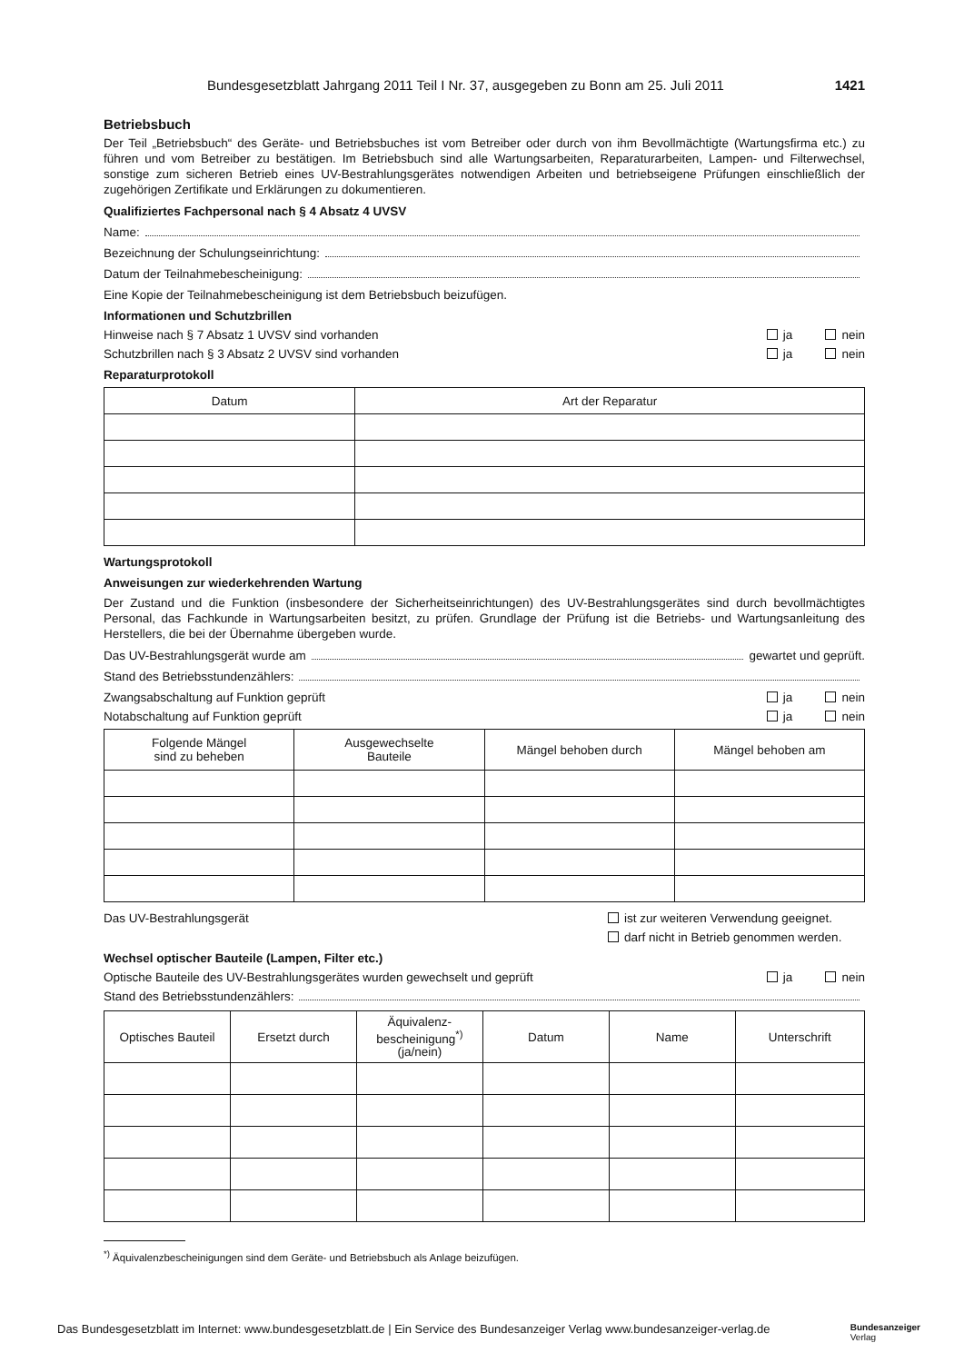Bundesgesetzblatt Jahrgang 2011 Teil I Nr. 37, ausgegeben zu Bonn am 25. Juli 2011 1421
Betriebsbuch
Der Teil „Betriebsbuch“ des Geräte- und Betriebsbuches ist vom Betreiber oder durch von ihm Bevollmächtigte (Wartungsfirma etc.) zu führen und vom Betreiber zu bestätigen. Im Betriebsbuch sind alle Wartungsarbeiten, Reparaturarbeiten, Lampen- und Filterwechsel, sonstige zum sicheren Betrieb eines UV-Bestrahlungsgerätes notwendigen Arbeiten und betriebseigene Prüfungen einschließlich der zugehörigen Zertifikate und Erklärungen zu dokumentieren.
Qualifiziertes Fachpersonal nach § 4 Absatz 4 UVSV
Name:
Bezeichnung der Schulungseinrichtung:
Datum der Teilnahmebescheinigung:
Eine Kopie der Teilnahmebescheinigung ist dem Betriebsbuch beizufügen.
Informationen und Schutzbrillen
Hinweise nach § 7 Absatz 1 UVSV sind vorhanden ja nein
Schutzbrillen nach § 3 Absatz 2 UVSV sind vorhanden ja nein
Reparaturprotokoll
| Datum | Art der Reparatur |
| --- | --- |
Wartungsprotokoll
Anweisungen zur wiederkehrenden Wartung
Der Zustand und die Funktion (insbesondere der Sicherheitseinrichtungen) des UV-Bestrahlungsgerätes sind durch bevollmächtigtes Personal, das Fachkunde in Wartungsarbeiten besitzt, zu prüfen. Grundlage der Prüfung ist die Betriebs- und Wartungsanleitung des Herstellers, die bei der Übernahme übergeben wurde.
Das UV-Bestrahlungsgerät wurde am gewartet und geprüft.
Stand des Betriebsstundenzählers:
Zwangsabschaltung auf Funktion geprüft ja nein
Notabschaltung auf Funktion geprüft ja nein
| Folgende Mängel sind zu beheben | Ausgewechselte Bauteile | Mängel behoben durch | Mängel behoben am |
| --- | --- | --- | --- |
Das UV-Bestrahlungsgerät ist zur weiteren Verwendung geeignet.
darf nicht in Betrieb genommen werden.
Wechsel optischer Bauteile (Lampen, Filter etc.)
Optische Bauteile des UV-Bestrahlungsgerätes wurden gewechselt und geprüft ja nein
Stand des Betriebsstundenzählers:
| Optisches Bauteil | Ersetzt durch | Äquivalenz- bescheinigung<sup>*)</sup> (ja/nein) | Datum | Name | Unterschrift |
| --- | --- | --- | --- | --- | --- |
<sup>*)</sup> Äquivalenzbescheinigungen sind dem Geräte- und Betriebsbuch als Anlage beizufügen.
Das Bundesgesetzblatt im Internet: www.bundesgesetzblatt.de | Ein Service des Bundesanzeiger Verlag www.bundesanzeiger-verlag.de Bundesanzeiger
Verlag